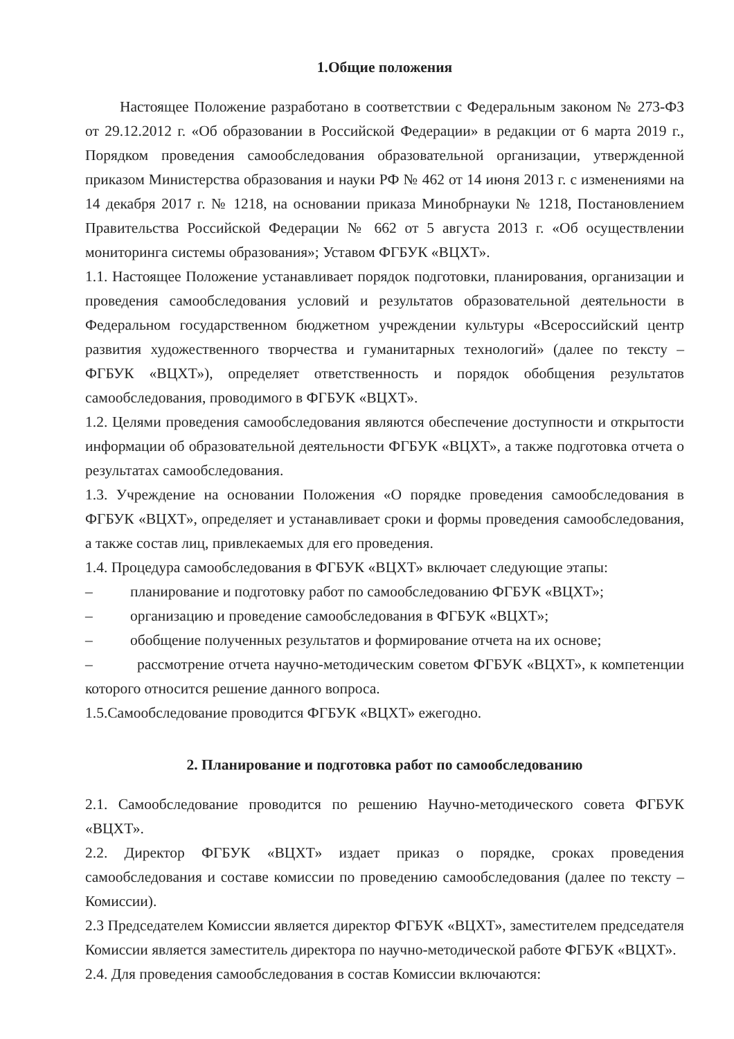1.Общие положения
Настоящее Положение разработано в соответствии с Федеральным законом № 273-ФЗ от 29.12.2012 г. «Об образовании в Российской Федерации» в редакции от 6 марта 2019 г., Порядком проведения самообследования образовательной организации, утвержденной приказом Министерства образования и науки РФ № 462 от 14 июня 2013 г. с изменениями на 14 декабря 2017 г. № 1218, на основании приказа Минобрнауки № 1218, Постановлением Правительства Российской Федерации № 662 от 5 августа 2013 г. «Об осуществлении мониторинга системы образования»; Уставом ФГБУК «ВЦХТ».
1.1. Настоящее Положение устанавливает порядок подготовки, планирования, организации и проведения самообследования условий и результатов образовательной деятельности в Федеральном государственном бюджетном учреждении культуры «Всероссийский центр развития художественного творчества и гуманитарных технологий» (далее по тексту – ФГБУК «ВЦХТ»), определяет ответственность и порядок обобщения результатов самообследования, проводимого в ФГБУК «ВЦХТ».
1.2. Целями проведения самообследования являются обеспечение доступности и открытости информации об образовательной деятельности ФГБУК «ВЦХТ», а также подготовка отчета о результатах самообследования.
1.3. Учреждение на основании Положения «О порядке проведения самообследования в ФГБУК «ВЦХТ», определяет и устанавливает сроки и формы проведения самообследования, а также состав лиц, привлекаемых для его проведения.
1.4. Процедура самообследования в ФГБУК «ВЦХТ» включает следующие этапы:
– планирование и подготовку работ по самообследованию ФГБУК «ВЦХТ»;
– организацию и проведение самообследования в ФГБУК «ВЦХТ»;
– обобщение полученных результатов и формирование отчета на их основе;
– рассмотрение отчета научно-методическим советом ФГБУК «ВЦХТ», к компетенции которого относится решение данного вопроса.
1.5.Самообследование проводится ФГБУК «ВЦХТ» ежегодно.
2. Планирование и подготовка работ по самообследованию
2.1. Самообследование проводится по решению Научно-методического совета ФГБУК «ВЦХТ».
2.2. Директор ФГБУК «ВЦХТ» издает приказ о порядке, сроках проведения самообследования и составе комиссии по проведению самообследования (далее по тексту – Комиссии).
2.3 Председателем Комиссии является директор ФГБУК «ВЦХТ», заместителем председателя Комиссии является заместитель директора по научно-методической работе ФГБУК «ВЦХТ».
2.4. Для проведения самообследования в состав Комиссии включаются: